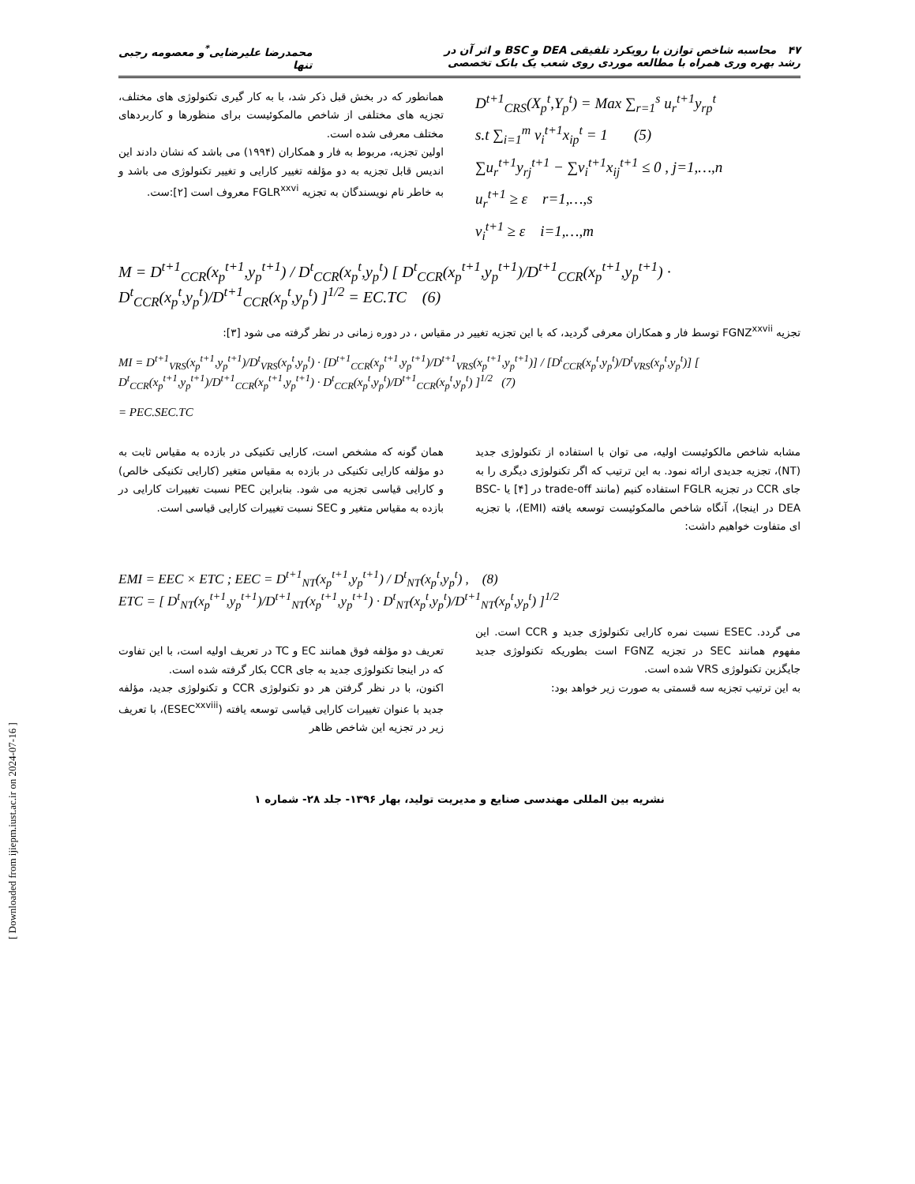۴۷ محاسبه شاخص توازن با رویکرد تلفیقی DEA و BSC و اثر آن در
رشد بهره وری همراه با مطالعه موردی روی شعب یک بانک تخصصی
محمدرضا علیرضایی<sup>*</sup>و معصومه رجبی
تنها
D<sup>t+1</sup><sub>CRS</sub>(X<sub>p</sub><sup>t</sup>,Y<sub>p</sub><sup>t</sup>) = Max ∑<sub>r=1</sub><sup>s</sup> u<sub>r</sub><sup>t+1</sup>y<sub>rp</sub><sup>t</sup>
s.t ∑<sub>i=1</sub><sup>m</sup> v<sub>i</sub><sup>t+1</sup>x<sub>ip</sub><sup>t</sup> = 1 (5)
∑u<sub>r</sub><sup>t+1</sup>y<sub>rj</sub><sup>t+1</sup> − ∑v<sub>i</sub><sup>t+1</sup>x<sub>ij</sub><sup>t+1</sup> ≤ 0 , j=1,…,n
u<sub>r</sub><sup>t+1</sup> ≥ ε r=1,…,s
v<sub>i</sub><sup>t+1</sup> ≥ ε i=1,…,m
همانطور که در بخش قبل ذکر شد، با به کار گیری تکنولوژی های مختلف، تجزیه های مختلفی از شاخص مالمکوئیست برای منظورها و کاربردهای مختلف معرفی شده است.
اولین تجزیه، مربوط به فار و همکاران (۱۹۹۴) می باشد که نشان دادند این اندیس قابل تجزیه به دو مؤلفه تغییر کارایی و تغییر تکنولوژی می باشد و به خاطر نام نویسندگان به تجزیه FGLR<sup>xxvi</sup> معروف است [۲]:ست.
M = D<sup>t+1</sup><sub>CCR</sub>(x<sub>p</sub><sup>t+1</sup>,y<sub>p</sub><sup>t+1</sup>) / D<sup>t</sup><sub>CCR</sub>(x<sub>p</sub><sup>t</sup>,y<sub>p</sub><sup>t</sup>) [ D<sup>t</sup><sub>CCR</sub>(x<sub>p</sub><sup>t+1</sup>,y<sub>p</sub><sup>t+1</sup>)/D<sup>t+1</sup><sub>CCR</sub>(x<sub>p</sub><sup>t+1</sup>,y<sub>p</sub><sup>t+1</sup>) · D<sup>t</sup><sub>CCR</sub>(x<sub>p</sub><sup>t</sup>,y<sub>p</sub><sup>t</sup>)/D<sup>t+1</sup><sub>CCR</sub>(x<sub>p</sub><sup>t</sup>,y<sub>p</sub><sup>t</sup>) ]<sup>1/2</sup> = EC.TC (6)
تجزیه FGNZ<sup>xxvii</sup> توسط فار و همکاران معرفی گردید، که با این تجزیه تغییر در مقیاس ، در دوره زمانی در نظر گرفته می شود [۳]:
MI = D<sup>t+1</sup><sub>VRS</sub>(x<sub>p</sub><sup>t+1</sup>,y<sub>p</sub><sup>t+1</sup>)/D<sup>t</sup><sub>VRS</sub>(x<sub>p</sub><sup>t</sup>,y<sub>p</sub><sup>t</sup>) · [D<sup>t+1</sup><sub>CCR</sub>(x<sub>p</sub><sup>t+1</sup>,y<sub>p</sub><sup>t+1</sup>)/D<sup>t+1</sup><sub>VRS</sub>(x<sub>p</sub><sup>t+1</sup>,y<sub>p</sub><sup>t+1</sup>)] / [D<sup>t</sup><sub>CCR</sub>(x<sub>p</sub><sup>t</sup>,y<sub>p</sub><sup>t</sup>)/D<sup>t</sup><sub>VRS</sub>(x<sub>p</sub><sup>t</sup>,y<sub>p</sub><sup>t</sup>)] [ D<sup>t</sup><sub>CCR</sub>(x<sub>p</sub><sup>t+1</sup>,y<sub>p</sub><sup>t+1</sup>)/D<sup>t+1</sup><sub>CCR</sub>(x<sub>p</sub><sup>t+1</sup>,y<sub>p</sub><sup>t+1</sup>) · D<sup>t</sup><sub>CCR</sub>(x<sub>p</sub><sup>t</sup>,y<sub>p</sub><sup>t</sup>)/D<sup>t+1</sup><sub>CCR</sub>(x<sub>p</sub><sup>t</sup>,y<sub>p</sub><sup>t</sup>) ]<sup>1/2</sup> (7)
= PEC.SEC.TC
مشابه شاخص مالکوئیست اولیه، می توان با استفاده از تکنولوژی جدید (NT)، تجزیه جدیدی ارائه نمود. به این ترتیب که اگر تکنولوژی دیگری را به جای CCR در تجزیه FGLR استفاده کنیم (مانند trade-off در [۴] یا BSC-DEA در اینجا)، آنگاه شاخص مالمکوئیست توسعه یافته (EMI)، با تجزیه ای متفاوت خواهیم داشت:
همان گونه که مشخص است، کارایی تکنیکی در بازده به مقیاس ثابت به دو مؤلفه کارایی تکنیکی در بازده به مقیاس متغیر (کارایی تکنیکی خالص) و کارایی قیاسی تجزیه می شود. بنابراین PEC نسبت تغییرات کارایی در بازده به مقیاس متغیر و SEC نسبت تغییرات کارایی قیاسی است.
EMI = EEC × ETC ; EEC = D<sup>t+1</sup><sub>NT</sub>(x<sub>p</sub><sup>t+1</sup>,y<sub>p</sub><sup>t+1</sup>) / D<sup>t</sup><sub>NT</sub>(x<sub>p</sub><sup>t</sup>,y<sub>p</sub><sup>t</sup>) , (8)
ETC = [ D<sup>t</sup><sub>NT</sub>(x<sub>p</sub><sup>t+1</sup>,y<sub>p</sub><sup>t+1</sup>)/D<sup>t+1</sup><sub>NT</sub>(x<sub>p</sub><sup>t+1</sup>,y<sub>p</sub><sup>t+1</sup>) · D<sup>t</sup><sub>NT</sub>(x<sub>p</sub><sup>t</sup>,y<sub>p</sub><sup>t</sup>)/D<sup>t+1</sup><sub>NT</sub>(x<sub>p</sub><sup>t</sup>,y<sub>p</sub><sup>t</sup>) ]<sup>1/2</sup>
می گردد. ESEC نسبت نمره کارایی تکنولوژی جدید و CCR است. این مفهوم همانند SEC در تجزیه FGNZ است بطوریکه تکنولوژی جدید جایگزین تکنولوژی VRS شده است.
به این ترتیب تجزیه سه قسمتی به صورت زیر خواهد بود:
تعریف دو مؤلفه فوق همانند EC و TC در تعریف اولیه است، با این تفاوت که در اینجا تکنولوژی جدید به جای CCR بکار گرفته شده است.
اکنون، با در نظر گرفتن هر دو تکنولوژی CCR و تکنولوژی جدید، مؤلفه جدید با عنوان تغییرات کارایی قیاسی توسعه یافته (ESEC<sup>xxviii</sup>)، با تعریف زیر در تجزیه این شاخص ظاهر
نشریه بین المللی مهندسی صنایع و مدیریت تولید، بهار ۱۳۹۶- جلد ۲۸- شماره ۱
[ Downloaded from ijiepm.iust.ac.ir on 2024-07-16 ]